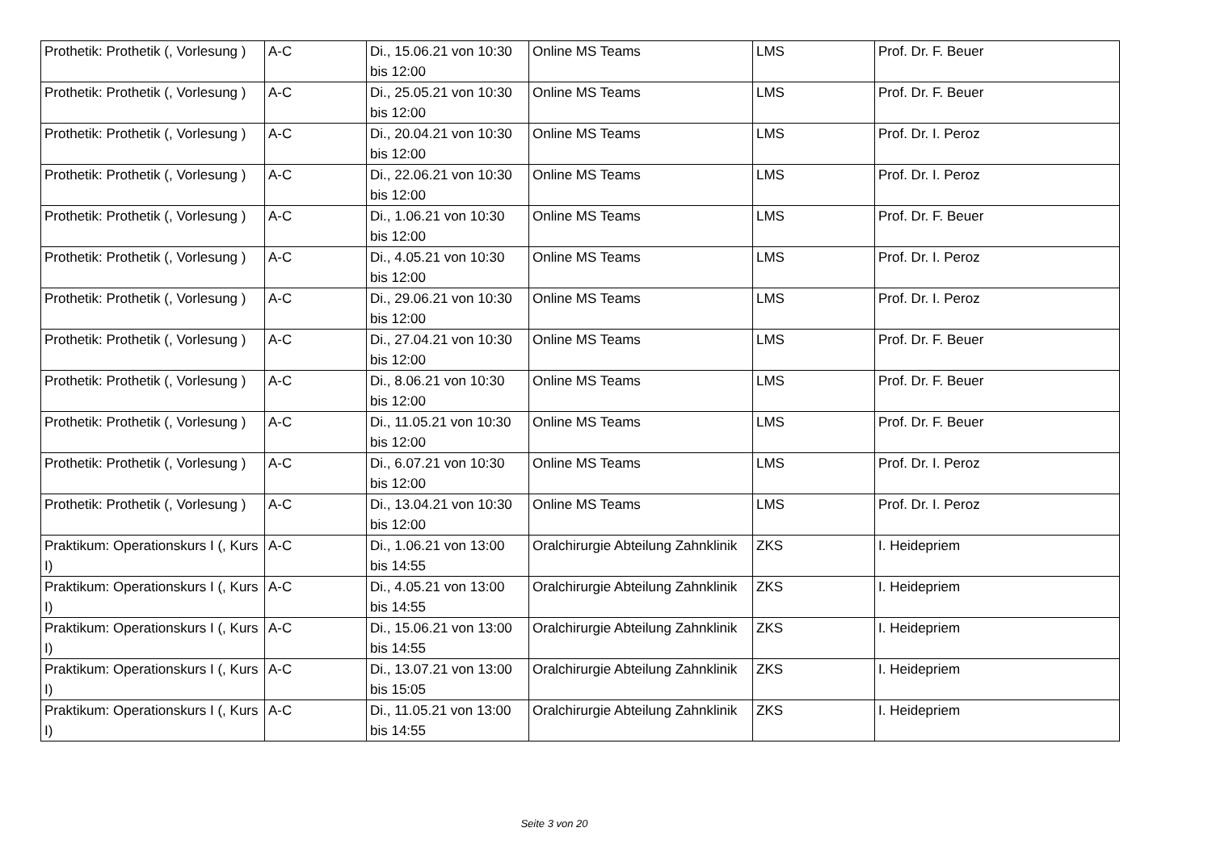| Prothetik: Prothetik (, Vorlesung ) | A-C | Di., 15.06.21 von 10:30 bis 12:00 | Online MS Teams | LMS | Prof. Dr. F. Beuer |
| Prothetik: Prothetik (, Vorlesung ) | A-C | Di., 25.05.21 von 10:30 bis 12:00 | Online MS Teams | LMS | Prof. Dr. F. Beuer |
| Prothetik: Prothetik (, Vorlesung ) | A-C | Di., 20.04.21 von 10:30 bis 12:00 | Online MS Teams | LMS | Prof. Dr. I. Peroz |
| Prothetik: Prothetik (, Vorlesung ) | A-C | Di., 22.06.21 von 10:30 bis 12:00 | Online MS Teams | LMS | Prof. Dr. I. Peroz |
| Prothetik: Prothetik (, Vorlesung ) | A-C | Di., 1.06.21 von 10:30 bis 12:00 | Online MS Teams | LMS | Prof. Dr. F. Beuer |
| Prothetik: Prothetik (, Vorlesung ) | A-C | Di., 4.05.21 von 10:30 bis 12:00 | Online MS Teams | LMS | Prof. Dr. I. Peroz |
| Prothetik: Prothetik (, Vorlesung ) | A-C | Di., 29.06.21 von 10:30 bis 12:00 | Online MS Teams | LMS | Prof. Dr. I. Peroz |
| Prothetik: Prothetik (, Vorlesung ) | A-C | Di., 27.04.21 von 10:30 bis 12:00 | Online MS Teams | LMS | Prof. Dr. F. Beuer |
| Prothetik: Prothetik (, Vorlesung ) | A-C | Di., 8.06.21 von 10:30 bis 12:00 | Online MS Teams | LMS | Prof. Dr. F. Beuer |
| Prothetik: Prothetik (, Vorlesung ) | A-C | Di., 11.05.21 von 10:30 bis 12:00 | Online MS Teams | LMS | Prof. Dr. F. Beuer |
| Prothetik: Prothetik (, Vorlesung ) | A-C | Di., 6.07.21 von 10:30 bis 12:00 | Online MS Teams | LMS | Prof. Dr. I. Peroz |
| Prothetik: Prothetik (, Vorlesung ) | A-C | Di., 13.04.21 von 10:30 bis 12:00 | Online MS Teams | LMS | Prof. Dr. I. Peroz |
| Praktikum: Operationskurs I (, Kurs I) | A-C | Di., 1.06.21 von 13:00 bis 14:55 | Oralchirurgie Abteilung Zahnklinik | ZKS | I. Heidepriem |
| Praktikum: Operationskurs I (, Kurs I) | A-C | Di., 4.05.21 von 13:00 bis 14:55 | Oralchirurgie Abteilung Zahnklinik | ZKS | I. Heidepriem |
| Praktikum: Operationskurs I (, Kurs I) | A-C | Di., 15.06.21 von 13:00 bis 14:55 | Oralchirurgie Abteilung Zahnklinik | ZKS | I. Heidepriem |
| Praktikum: Operationskurs I (, Kurs I) | A-C | Di., 13.07.21 von 13:00 bis 15:05 | Oralchirurgie Abteilung Zahnklinik | ZKS | I. Heidepriem |
| Praktikum: Operationskurs I (, Kurs I) | A-C | Di., 11.05.21 von 13:00 bis 14:55 | Oralchirurgie Abteilung Zahnklinik | ZKS | I. Heidepriem |
Seite 3 von 20